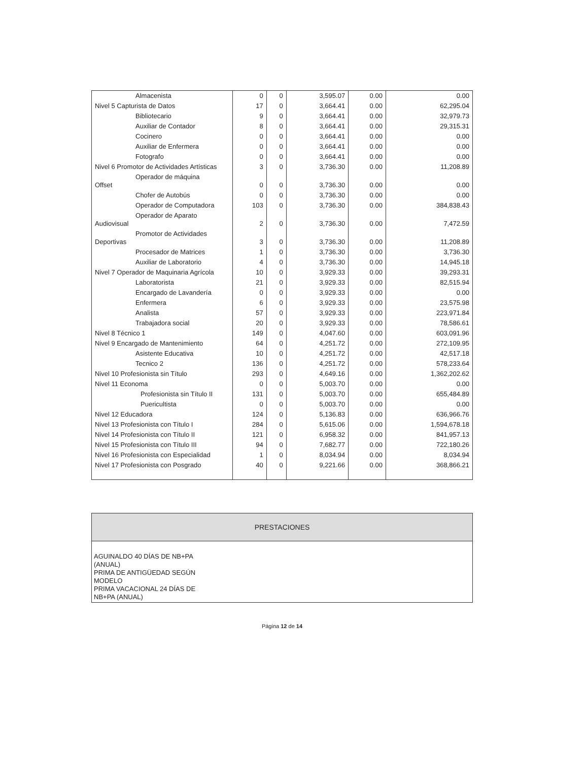| Almacenista | 0 | 0 | 3,595.07 | 0.00 | 0.00 |
| Nivel 5 Capturista de Datos | 17 | 0 | 3,664.41 | 0.00 | 62,295.04 |
| Bibliotecario | 9 | 0 | 3,664.41 | 0.00 | 32,979.73 |
| Auxiliar de Contador | 8 | 0 | 3,664.41 | 0.00 | 29,315.31 |
| Cocinero | 0 | 0 | 3,664.41 | 0.00 | 0.00 |
| Auxiliar de Enfermera | 0 | 0 | 3,664.41 | 0.00 | 0.00 |
| Fotografo | 0 | 0 | 3,664.41 | 0.00 | 0.00 |
| Nivel 6 Promotor de Actividades Artísticas | 3 | 0 | 3,736.30 | 0.00 | 11,208.89 |
| Operador de máquina Offset | 0 | 0 | 3,736.30 | 0.00 | 0.00 |
| Chofer de Autobús | 0 | 0 | 3,736.30 | 0.00 | 0.00 |
| Operador de Computadora | 103 | 0 | 3,736.30 | 0.00 | 384,838.43 |
| Operador de Aparato Audiovisual | 2 | 0 | 3,736.30 | 0.00 | 7,472.59 |
| Promotor de Actividades Deportivas | 3 | 0 | 3,736.30 | 0.00 | 11,208.89 |
| Procesador de Matrices | 1 | 0 | 3,736.30 | 0.00 | 3,736.30 |
| Auxiliar de Laboratorio | 4 | 0 | 3,736.30 | 0.00 | 14,945.18 |
| Nivel 7 Operador de Maquinaria Agrícola | 10 | 0 | 3,929.33 | 0.00 | 39,293.31 |
| Laboratorista | 21 | 0 | 3,929.33 | 0.00 | 82,515.94 |
| Encargado de Lavandería | 0 | 0 | 3,929.33 | 0.00 | 0.00 |
| Enfermera | 6 | 0 | 3,929.33 | 0.00 | 23,575.98 |
| Analista | 57 | 0 | 3,929.33 | 0.00 | 223,971.84 |
| Trabajadora social | 20 | 0 | 3,929.33 | 0.00 | 78,586.61 |
| Nivel 8 Técnico 1 | 149 | 0 | 4,047.60 | 0.00 | 603,091.96 |
| Nivel 9 Encargado de Mantenimiento | 64 | 0 | 4,251.72 | 0.00 | 272,109.95 |
| Asistente Educativa | 10 | 0 | 4,251.72 | 0.00 | 42,517.18 |
| Tecnico 2 | 136 | 0 | 4,251.72 | 0.00 | 578,233.64 |
| Nivel 10 Profesionista sin Título | 293 | 0 | 4,649.16 | 0.00 | 1,362,202.62 |
| Nivel 11 Economa | 0 | 0 | 5,003.70 | 0.00 | 0.00 |
| Profesionista sin Título II | 131 | 0 | 5,003.70 | 0.00 | 655,484.89 |
| Puericultista | 0 | 0 | 5,003.70 | 0.00 | 0.00 |
| Nivel 12 Educadora | 124 | 0 | 5,136.83 | 0.00 | 636,966.76 |
| Nivel 13 Profesionista con Título I | 284 | 0 | 5,615.06 | 0.00 | 1,594,678.18 |
| Nivel 14 Profesionista con Título II | 121 | 0 | 6,958.32 | 0.00 | 841,957.13 |
| Nivel 15 Profesionista con Título III | 94 | 0 | 7,682.77 | 0.00 | 722,180.26 |
| Nivel 16 Profesionista con Especialidad | 1 | 0 | 8,034.94 | 0.00 | 8,034.94 |
| Nivel 17 Profesionista con Posgrado | 40 | 0 | 9,221.66 | 0.00 | 368,866.21 |
| PRESTACIONES |
| --- |
| AGUINALDO 40 DÍAS DE NB+PA (ANUAL) PRIMA DE ANTIGÜEDAD SEGÚN MODELO PRIMA VACACIONAL 24 DÍAS DE NB+PA (ANUAL) |
Página 12 de 14